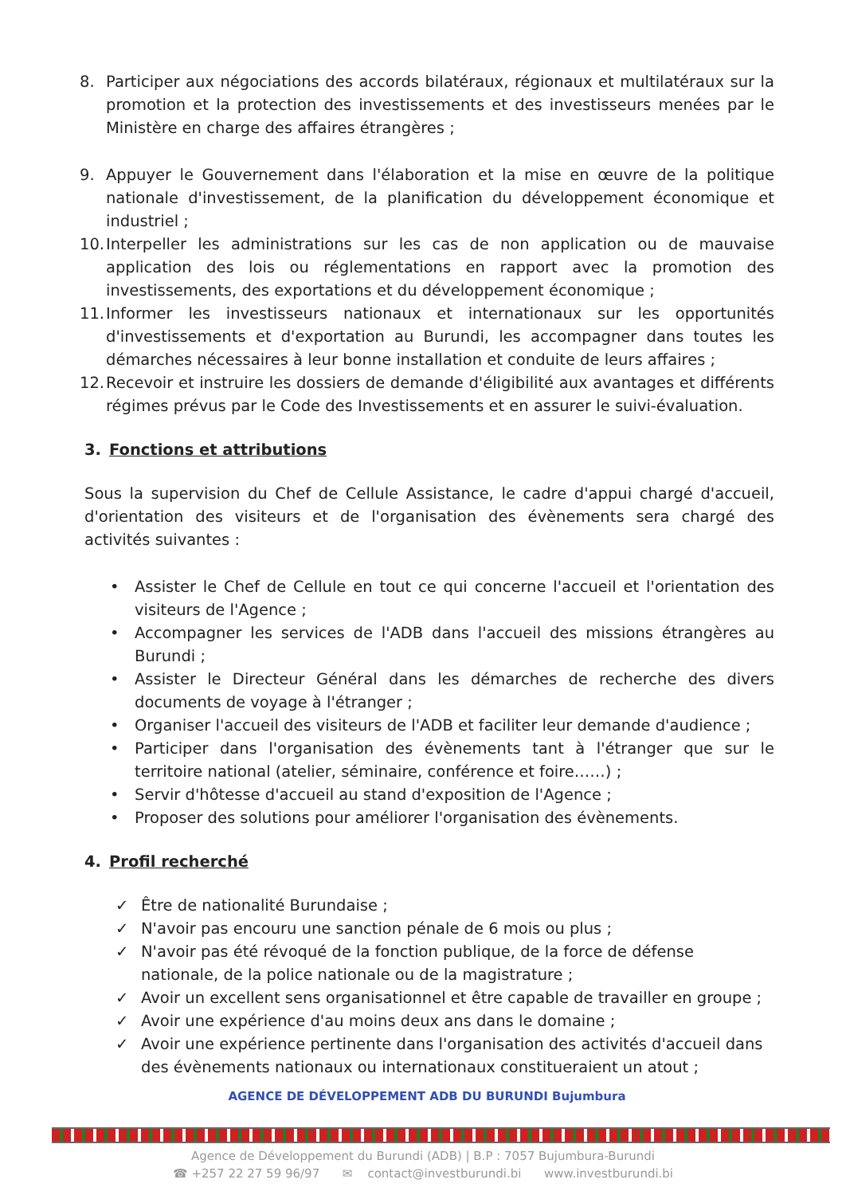8. Participer aux négociations des accords bilatéraux, régionaux et multilatéraux sur la promotion et la protection des investissements et des investisseurs menées par le Ministère en charge des affaires étrangères ;
9. Appuyer le Gouvernement dans l'élaboration et la mise en œuvre de la politique nationale d'investissement, de la planification du développement économique et industriel ;
10. Interpeller les administrations sur les cas de non application ou de mauvaise application des lois ou réglementations en rapport avec la promotion des investissements, des exportations et du développement économique ;
11. Informer les investisseurs nationaux et internationaux sur les opportunités d'investissements et d'exportation au Burundi, les accompagner dans toutes les démarches nécessaires à leur bonne installation et conduite de leurs affaires ;
12. Recevoir et instruire les dossiers de demande d'éligibilité aux avantages et différents régimes prévus par le Code des Investissements et en assurer le suivi-évaluation.
3. Fonctions et attributions
Sous la supervision du Chef de Cellule Assistance, le cadre d'appui chargé d'accueil, d'orientation des visiteurs et de l'organisation des évènements sera chargé des activités suivantes :
• Assister le Chef de Cellule en tout ce qui concerne l'accueil et l'orientation des visiteurs de l'Agence ;
• Accompagner les services de l'ADB dans l'accueil des missions étrangères au Burundi ;
• Assister le Directeur Général dans les démarches de recherche des divers documents de voyage à l'étranger ;
• Organiser l'accueil des visiteurs de l'ADB et faciliter leur demande d'audience ;
• Participer dans l'organisation des évènements tant à l'étranger que sur le territoire national (atelier, séminaire, conférence et foire……) ;
• Servir d'hôtesse d'accueil au stand d'exposition de l'Agence ;
• Proposer des solutions pour améliorer l'organisation des évènements.
4. Profil recherché
✓ Être de nationalité Burundaise ;
✓ N'avoir pas encouru une sanction pénale de 6 mois ou plus ;
✓ N'avoir pas été révoqué de la fonction publique, de la force de défense nationale, de la police nationale ou de la magistrature ;
✓ Avoir un excellent sens organisationnel et être capable de travailler en groupe ;
✓ Avoir une expérience d'au moins deux ans dans le domaine ;
✓ Avoir une expérience pertinente dans l'organisation des activités d'accueil dans des évènements nationaux ou internationaux constitueraient un atout ;
AGENCE DE DÉVELOPPEMENT ADB DU BURUNDI Bujumbura
Agence de Développement du Burundi (ADB) | B.P : 7057 Bujumbura-Burundi
☎ +257 22 27 59 96/97 ✉ contact@investburundi.bi www.investburundi.bi